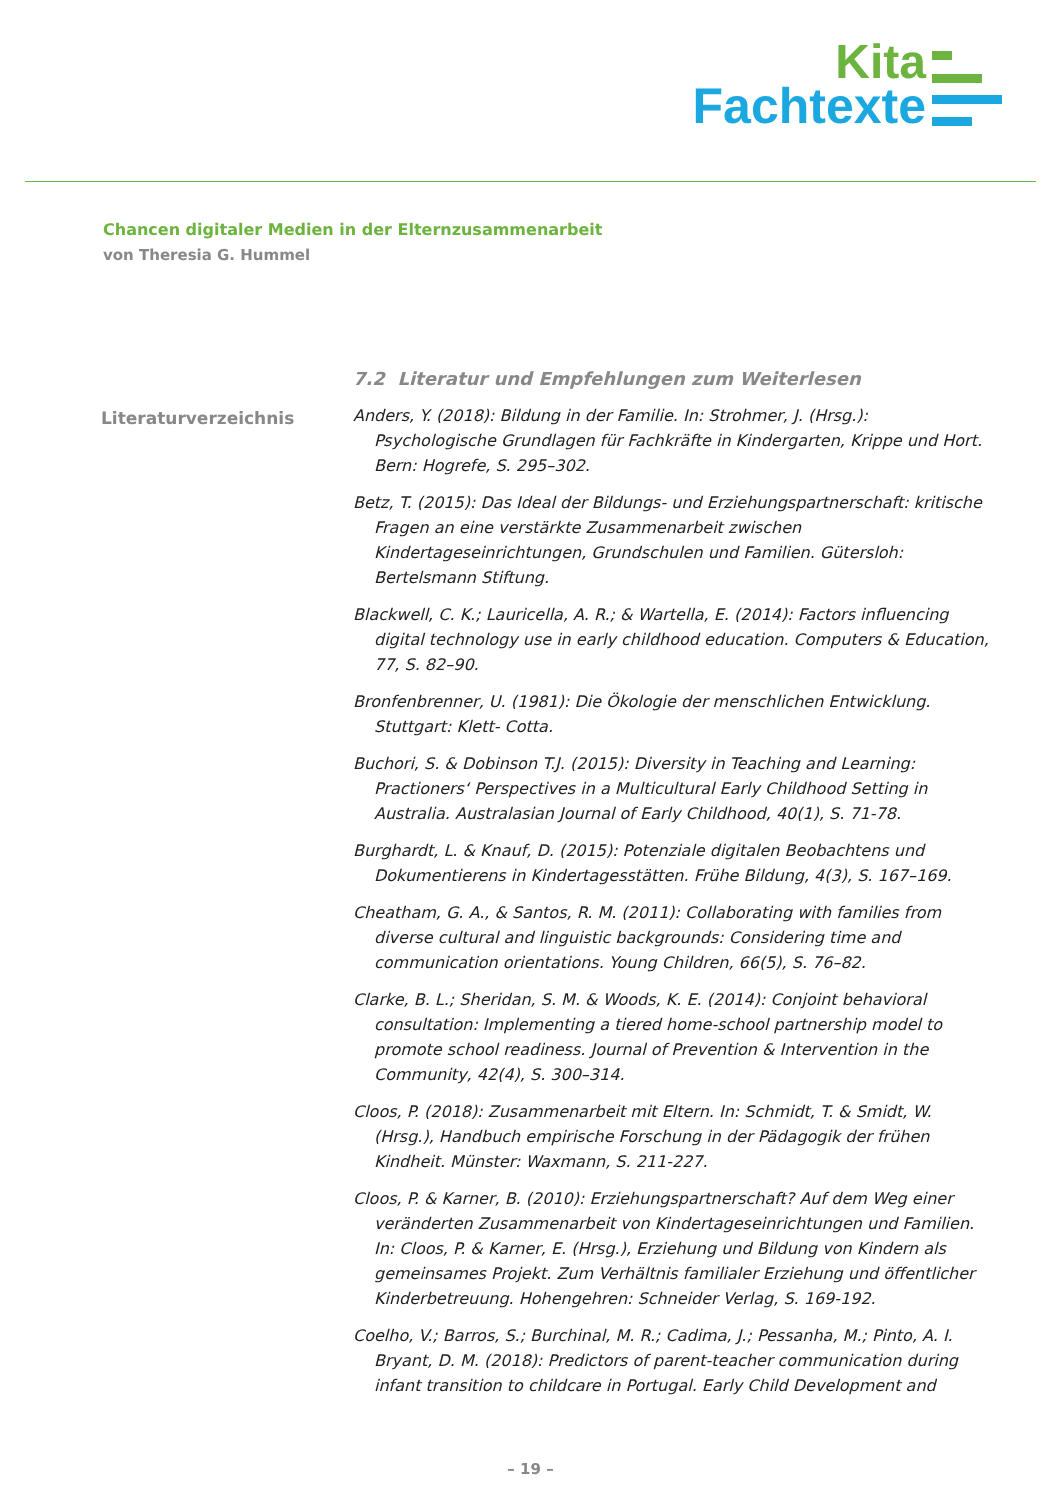Kita
Fachtexte
Chancen digitaler Medien in der Elternzusammenarbeit
von Theresia G. Hummel
Literaturverzeichnis
7.2 Literatur und Empfehlungen zum Weiterlesen
Anders, Y. (2018): Bildung in der Familie. In: Strohmer, J. (Hrsg.): Psychologische Grundlagen für Fachkräfte in Kindergarten, Krippe und Hort. Bern: Hogrefe, S. 295–302.
Betz, T. (2015): Das Ideal der Bildungs- und Erziehungspartnerschaft: kritische Fragen an eine verstärkte Zusammenarbeit zwischen Kindertageseinrichtungen, Grundschulen und Familien. Gütersloh: Bertelsmann Stiftung.
Blackwell, C. K.; Lauricella, A. R.; & Wartella, E. (2014): Factors influencing digital technology use in early childhood education. Computers & Education, 77, S. 82–90.
Bronfenbrenner, U. (1981): Die Ökologie der menschlichen Entwicklung. Stuttgart: Klett- Cotta.
Buchori, S. & Dobinson T.J. (2015): Diversity in Teaching and Learning: Practioners‘ Perspectives in a Multicultural Early Childhood Setting in Australia. Australasian Journal of Early Childhood, 40(1), S. 71-78.
Burghardt, L. & Knauf, D. (2015): Potenziale digitalen Beobachtens und Dokumentierens in Kindertagesstätten. Frühe Bildung, 4(3), S. 167–169.
Cheatham, G. A., & Santos, R. M. (2011): Collaborating with families from diverse cultural and linguistic backgrounds: Considering time and communication orientations. Young Children, 66(5), S. 76–82.
Clarke, B. L.; Sheridan, S. M. & Woods, K. E. (2014): Conjoint behavioral consultation: Implementing a tiered home-school partnership model to promote school readiness. Journal of Prevention & Intervention in the Community, 42(4), S. 300–314.
Cloos, P. (2018): Zusammenarbeit mit Eltern. In: Schmidt, T. & Smidt, W. (Hrsg.), Handbuch empirische Forschung in der Pädagogik der frühen Kindheit. Münster: Waxmann, S. 211-227.
Cloos, P. & Karner, B. (2010): Erziehungspartnerschaft? Auf dem Weg einer veränderten Zusammenarbeit von Kindertageseinrichtungen und Familien. In: Cloos, P. & Karner, E. (Hrsg.), Erziehung und Bildung von Kindern als gemeinsames Projekt. Zum Verhältnis familialer Erziehung und öffentlicher Kinderbetreuung. Hohengehren: Schneider Verlag, S. 169-192.
Coelho, V.; Barros, S.; Burchinal, M. R.; Cadima, J.; Pessanha, M.; Pinto, A. I. Bryant, D. M. (2018): Predictors of parent-teacher communication during infant transition to childcare in Portugal. Early Child Development and
– 19 –